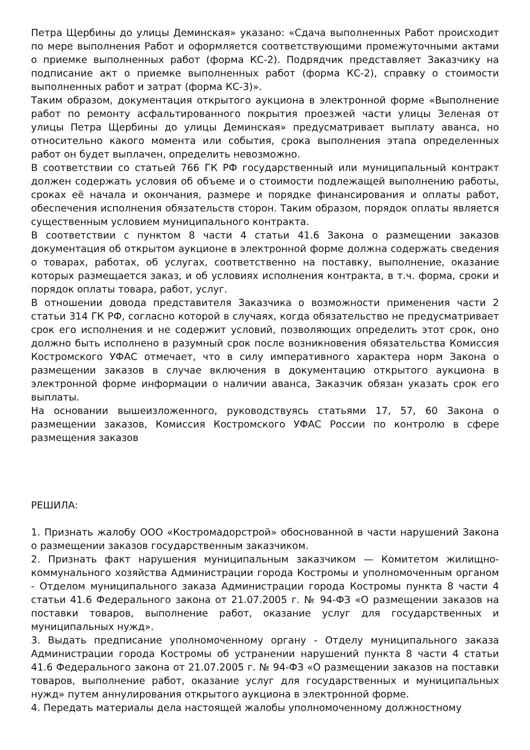Петра Щербины до улицы Деминская» указано: «Сдача выполненных Работ происходит по мере выполнения Работ и оформляется соответствующими промежуточными актами о приемке выполненных работ (форма КС-2). Подрядчик представляет Заказчику на подписание акт о приемке выполненных работ (форма КС-2), справку о стоимости выполненных работ и затрат (форма КС-3)».
Таким образом, документация открытого аукциона в электронной форме «Выполнение работ по ремонту асфальтированного покрытия проезжей части улицы Зеленая от улицы Петра Щербины до улицы Деминская» предусматривает выплату аванса, но относительно какого момента или события, срока выполнения этапа определенных работ он будет выплачен, определить невозможно.
В соответствии со статьей 766 ГК РФ государственный или муниципальный контракт должен содержать условия об объеме и о стоимости подлежащей выполнению работы, сроках её начала и окончания, размере и порядке финансирования и оплаты работ, обеспечения исполнения обязательств сторон. Таким образом, порядок оплаты является существенным условием муниципального контракта.
В соответствии с пунктом 8 части 4 статьи 41.6 Закона о размещении заказов документация об открытом аукционе в электронной форме должна содержать сведения о товарах, работах, об услугах, соответственно на поставку, выполнение, оказание которых размещается заказ, и об условиях исполнения контракта, в т.ч. форма, сроки и порядок оплаты товара, работ, услуг.
В отношении довода представителя Заказчика о возможности применения части 2 статьи 314 ГК РФ, согласно которой в случаях, когда обязательство не предусматривает срок его исполнения и не содержит условий, позволяющих определить этот срок, оно должно быть исполнено в разумный срок после возникновения обязательства Комиссия Костромского УФАС отмечает, что в силу императивного характера норм Закона о размещении заказов в случае включения в документацию открытого аукциона в электронной форме информации о наличии аванса, Заказчик обязан указать срок его выплаты.
На основании вышеизложенного, руководствуясь статьями 17, 57, 60 Закона о размещении заказов, Комиссия Костромского УФАС России по контролю в сфере размещения заказов
РЕШИЛА:
1. Признать жалобу ООО «Костромадорстрой» обоснованной в части нарушений Закона о размещении заказов государственным заказчиком.
2. Признать факт нарушения муниципальным заказчиком — Комитетом жилищно-коммунального хозяйства Администрации города Костромы и уполномоченным органом - Отделом муниципального заказа Администрации города Костромы пункта 8 части 4 статьи 41.6 Федерального закона от 21.07.2005 г. № 94-ФЗ «О размещении заказов на поставки товаров, выполнение работ, оказание услуг для государственных и муниципальных нужд».
3. Выдать предписание уполномоченному органу - Отделу муниципального заказа Администрации города Костромы об устранении нарушений пункта 8 части 4 статьи 41.6 Федерального закона от 21.07.2005 г. № 94-ФЗ «О размещении заказов на поставки товаров, выполнение работ, оказание услуг для государственных и муниципальных нужд» путем аннулирования открытого аукциона в электронной форме.
4. Передать материалы дела настоящей жалобы уполномоченному должностному